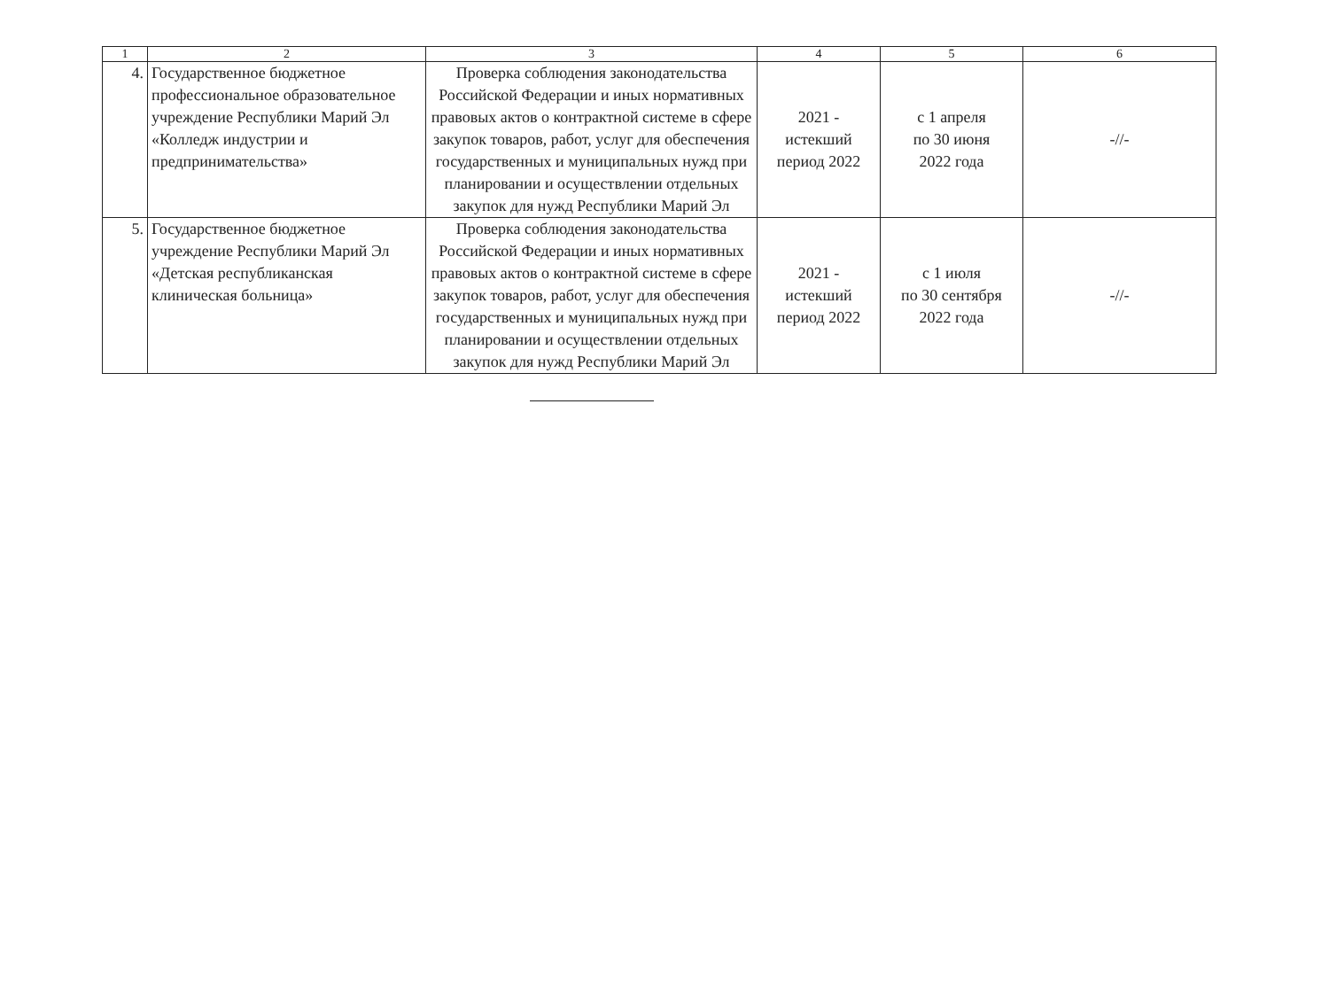| 1 | 2 | 3 | 4 | 5 | 6 |
| --- | --- | --- | --- | --- | --- |
| 4. | Государственное бюджетное профессиональное образовательное учреждение Республики Марий Эл «Колледж индустрии и предпринимательства» | Проверка соблюдения законодательства Российской Федерации и иных нормативных правовых актов о контрактной системе в сфере закупок товаров, работ, услуг для обеспечения государственных и муниципальных нужд при планировании и осуществлении отдельных закупок для нужд Республики Марий Эл | 2021 - истекший период 2022 | с 1 апреля по 30 июня 2022 года | -//- |
| 5. | Государственное бюджетное учреждение Республики Марий Эл «Детская республиканская клиническая больница» | Проверка соблюдения законодательства Российской Федерации и иных нормативных правовых актов о контрактной системе в сфере закупок товаров, работ, услуг для обеспечения государственных и муниципальных нужд при планировании и осуществлении отдельных закупок для нужд Республики Марий Эл | 2021 - истекший период 2022 | с 1 июля по 30 сентября 2022 года | -//- |